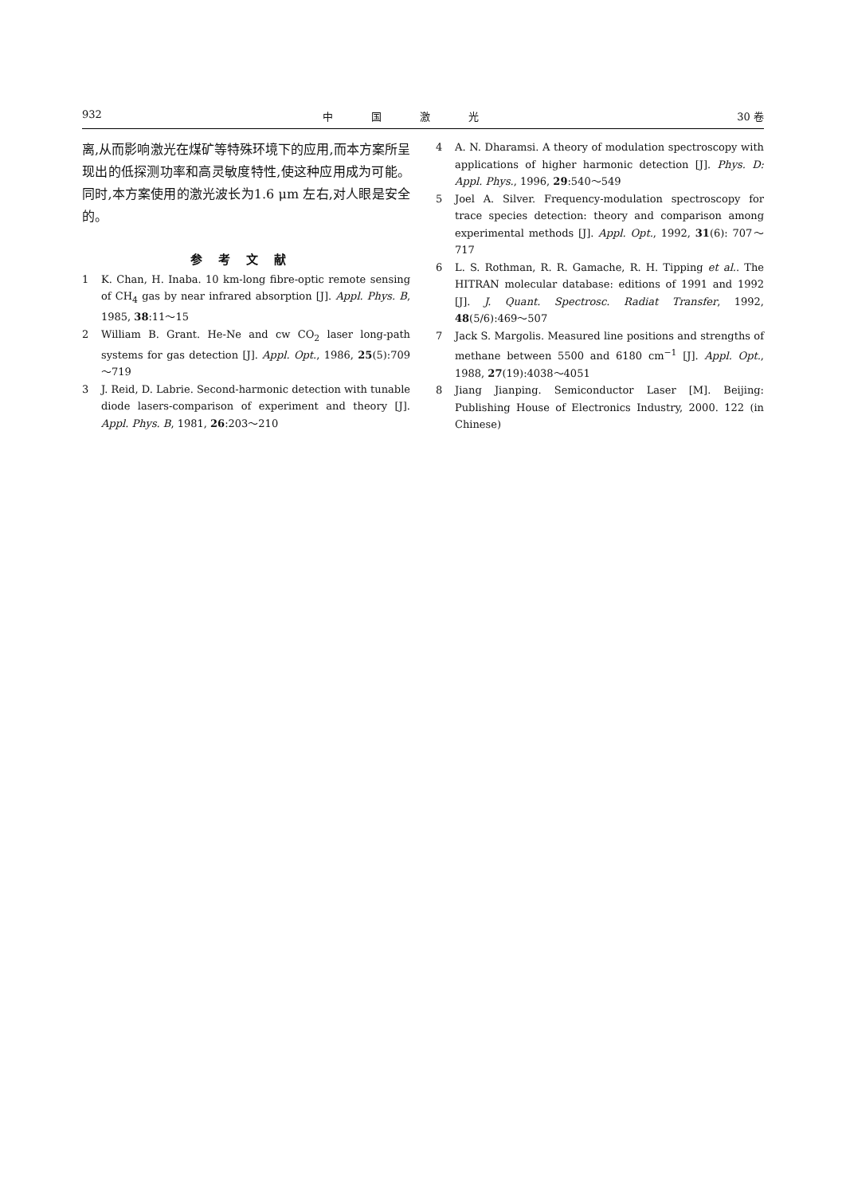932 中国激光 30 卷
离,从而影响激光在煤矿等特殊环境下的应用,而本方案所呈现出的低探测功率和高灵敏度特性,使这种应用成为可能。同时,本方案使用的激光波长为1.6 μm 左右,对人眼是安全的。
参考文献
1 K. Chan, H. Inaba. 10 km-long fibre-optic remote sensing of CH<sub>4</sub> gas by near infrared absorption [J]. Appl. Phys. B, 1985, 38:11～15
2 William B. Grant. He-Ne and cw CO<sub>2</sub> laser long-path systems for gas detection [J]. Appl. Opt., 1986, 25(5):709～719
3 J. Reid, D. Labrie. Second-harmonic detection with tunable diode lasers-comparison of experiment and theory [J]. Appl. Phys. B, 1981, 26:203～210
4 A. N. Dharamsi. A theory of modulation spectroscopy with applications of higher harmonic detection [J]. Phys. D: Appl. Phys., 1996, 29:540～549
5 Joel A. Silver. Frequency-modulation spectroscopy for trace species detection: theory and comparison among experimental methods [J]. Appl. Opt., 1992, 31(6): 707～717
6 L. S. Rothman, R. R. Gamache, R. H. Tipping et al.. The HITRAN molecular database: editions of 1991 and 1992 [J]. J. Quant. Spectrosc. Radiat Transfer, 1992, 48(5/6):469～507
7 Jack S. Margolis. Measured line positions and strengths of methane between 5500 and 6180 cm<sup>−1</sup> [J]. Appl. Opt., 1988, 27(19):4038～4051
8 Jiang Jianping. Semiconductor Laser [M]. Beijing: Publishing House of Electronics Industry, 2000. 122 (in Chinese)